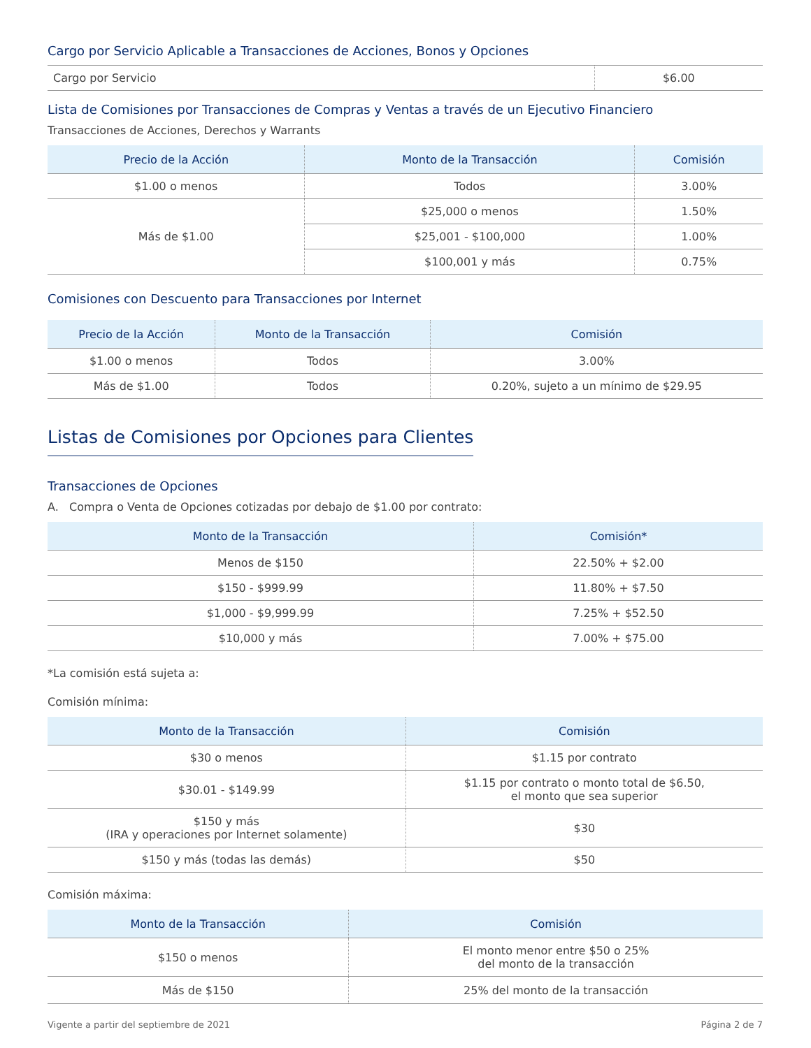Cargo por Servicio Aplicable a Transacciones de Acciones, Bonos y Opciones
| Cargo por Servicio | $6.00 |
Lista de Comisiones por Transacciones de Compras y Ventas a través de un Ejecutivo Financiero
Transacciones de Acciones, Derechos y Warrants
| Precio de la Acción | Monto de la Transacción | Comisión |
| --- | --- | --- |
| $1.00 o menos | Todos | 3.00% |
| Más de $1.00 | $25,000 o menos | 1.50% |
| | $25,001 - $100,000 | 1.00% |
| | $100,001 y más | 0.75% |
Comisiones con Descuento para Transacciones por Internet
| Precio de la Acción | Monto de la Transacción | Comisión |
| --- | --- | --- |
| $1.00 o menos | Todos | 3.00% |
| Más de $1.00 | Todos | 0.20%, sujeto a un mínimo de $29.95 |
Listas de Comisiones por Opciones para Clientes
Transacciones de Opciones
A. Compra o Venta de Opciones cotizadas por debajo de $1.00 por contrato:
| Monto de la Transacción | Comisión* |
| --- | --- |
| Menos de $150 | 22.50% + $2.00 |
| $150 - $999.99 | 11.80% + $7.50 |
| $1,000 - $9,999.99 | 7.25% + $52.50 |
| $10,000 y más | 7.00% + $75.00 |
*La comisión está sujeta a:
Comisión mínima:
| Monto de la Transacción | Comisión |
| --- | --- |
| $30 o menos | $1.15 por contrato |
| $30.01 - $149.99 | $1.15 por contrato o monto total de $6.50, el monto que sea superior |
| $150 y más (IRA y operaciones por Internet solamente) | $30 |
| $150 y más (todas las demás) | $50 |
Comisión máxima:
| Monto de la Transacción | Comisión |
| --- | --- |
| $150 o menos | El monto menor entre $50 o 25% del monto de la transacción |
| Más de $150 | 25% del monto de la transacción |
Vigente a partir del septiembre de 2021 Página 2 de 7